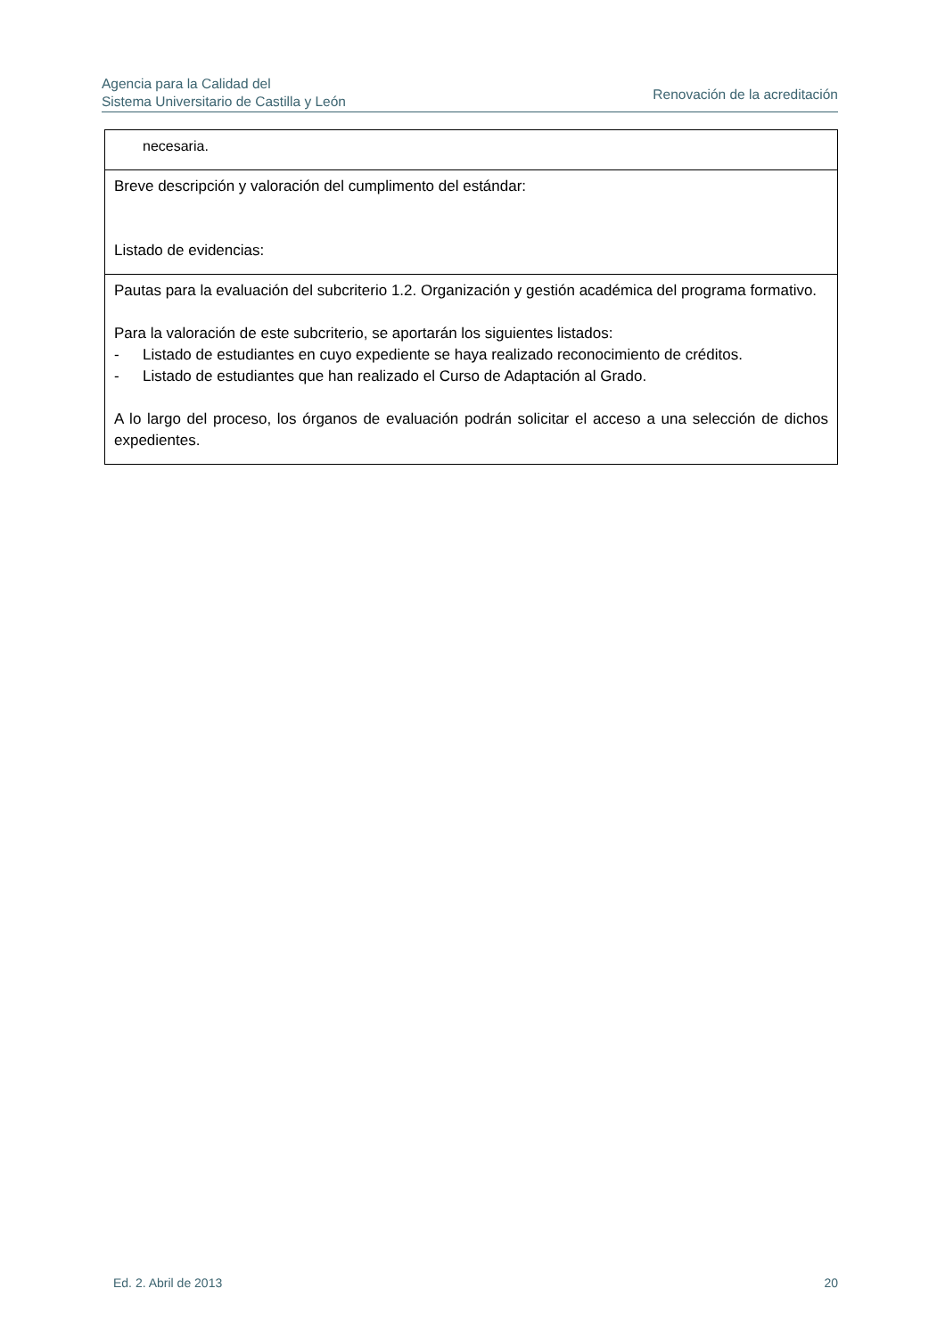Agencia para la Calidad del
Sistema Universitario de Castilla y León
Renovación de la acreditación
| necesaria. |
| Breve descripción y valoración del cumplimento del estándar: Listado de evidencias: |
| Pautas para la evaluación del subcriterio 1.2. Organización y gestión académica del programa formativo. Para la valoración de este subcriterio, se aportarán los siguientes listados: - Listado de estudiantes en cuyo expediente se haya realizado reconocimiento de créditos. - Listado de estudiantes que han realizado el Curso de Adaptación al Grado. A lo largo del proceso, los órganos de evaluación podrán solicitar el acceso a una selección de dichos expedientes. |
Ed. 2. Abril de 2013 20